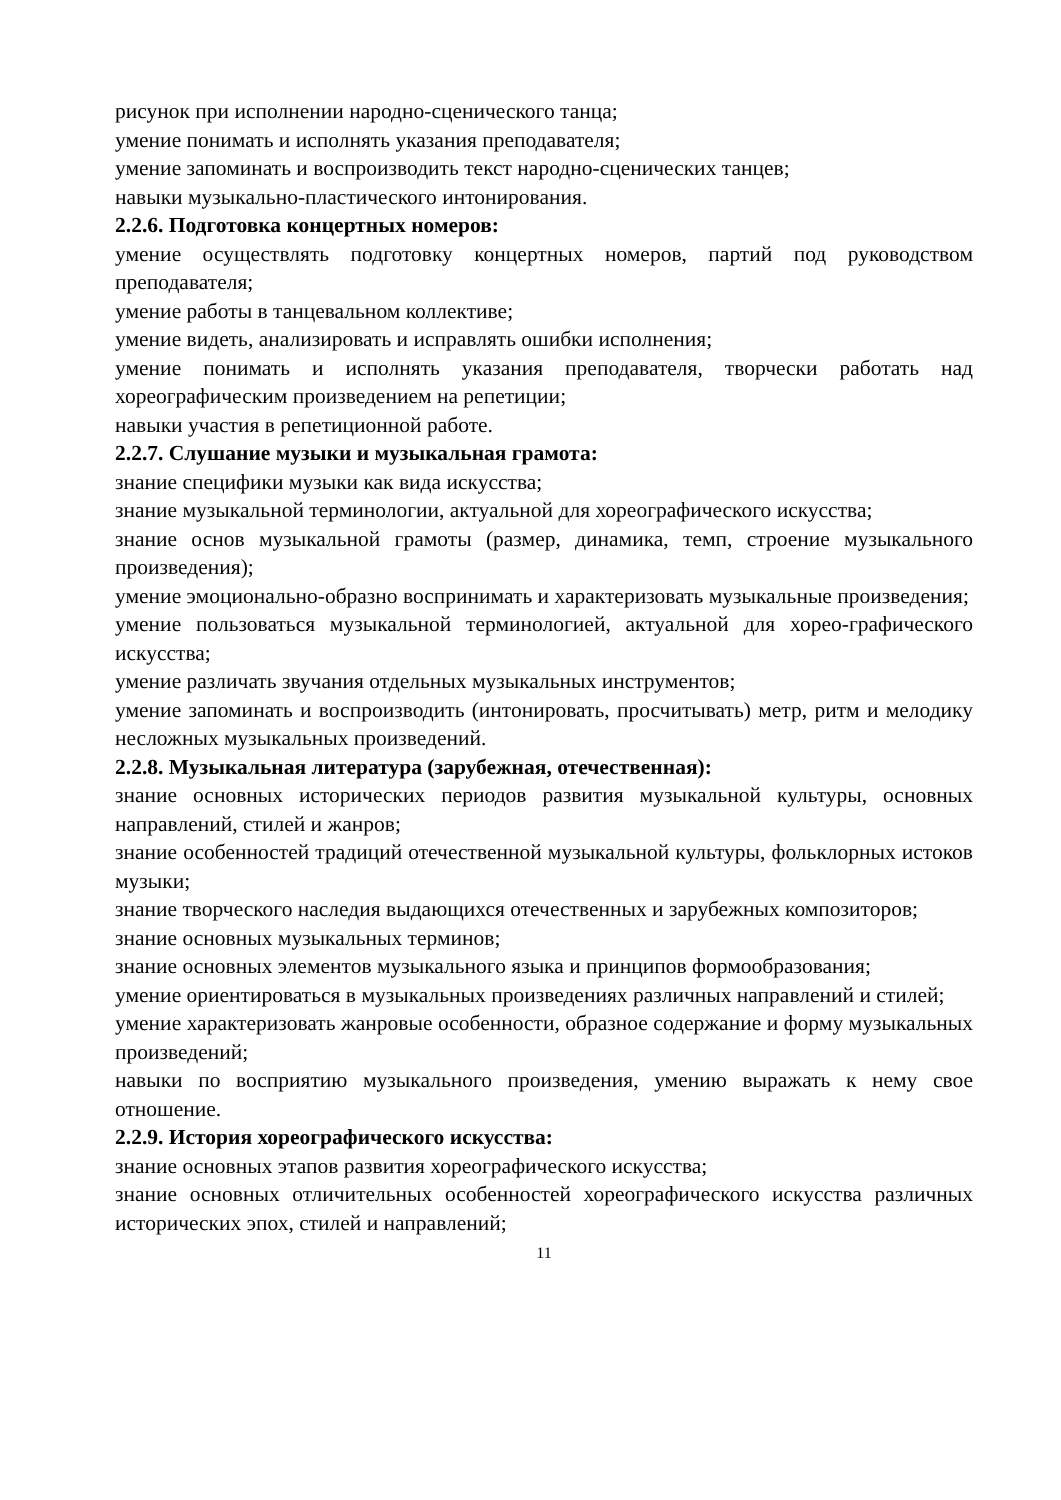рисунок при исполнении народно-сценического танца;
умение понимать и исполнять указания преподавателя;
умение запоминать и воспроизводить текст народно-сценических танцев;
навыки музыкально-пластического интонирования.
2.2.6. Подготовка концертных номеров:
умение осуществлять подготовку концертных номеров, партий под руководством преподавателя;
умение работы в танцевальном коллективе;
умение видеть, анализировать и исправлять ошибки исполнения;
умение понимать и исполнять указания преподавателя, творчески работать над хореографическим произведением на репетиции;
навыки участия в репетиционной работе.
2.2.7. Слушание музыки и музыкальная грамота:
знание специфики музыки как вида искусства;
знание музыкальной терминологии, актуальной для хореографического искусства;
знание основ музыкальной грамоты (размер, динамика, темп, строение музыкального произведения);
умение эмоционально-образно воспринимать и характеризовать музыкальные произведения;
умение пользоваться музыкальной терминологией, актуальной для хорео-графического искусства;
умение различать звучания отдельных музыкальных инструментов;
умение запоминать и воспроизводить (интонировать, просчитывать) метр, ритм и мелодику несложных музыкальных произведений.
2.2.8. Музыкальная литература (зарубежная, отечественная):
знание основных исторических периодов развития музыкальной культуры, основных направлений, стилей и жанров;
знание особенностей традиций отечественной музыкальной культуры, фольклорных истоков музыки;
знание творческого наследия выдающихся отечественных и зарубежных композиторов;
знание основных музыкальных терминов;
знание основных элементов музыкального языка и принципов формообразования;
умение ориентироваться в музыкальных произведениях различных направлений и стилей;
умение характеризовать жанровые особенности, образное содержание и форму музыкальных произведений;
навыки по восприятию музыкального произведения, умению выражать к нему свое отношение.
2.2.9. История хореографического искусства:
знание основных этапов развития хореографического искусства;
знание основных отличительных особенностей хореографического искусства различных исторических эпох, стилей и направлений;
11